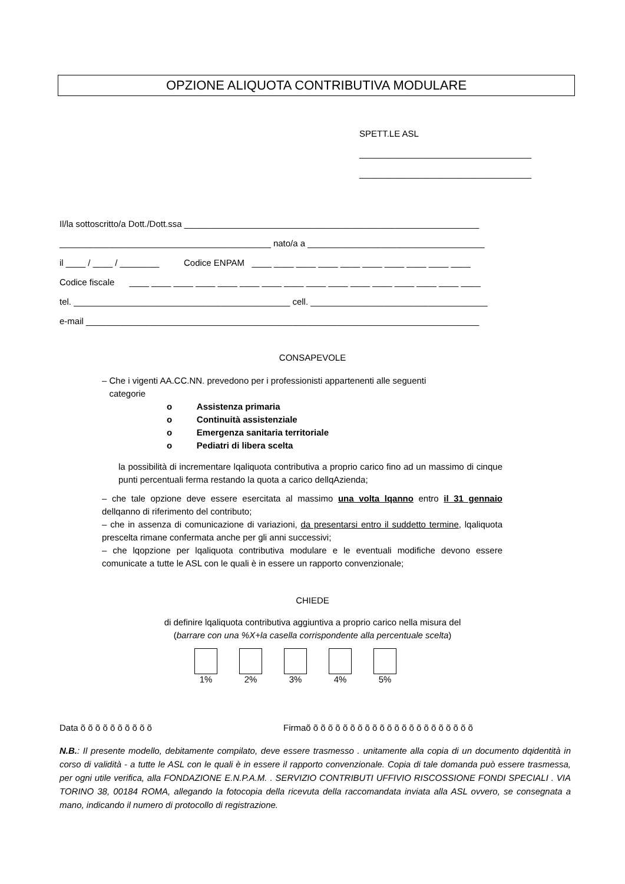OPZIONE ALIQUOTA CONTRIBUTIVA MODULARE
SPETT.LE ASL
___________________________________
___________________________________
Il/la sottoscritto/a Dott./Dott.ssa ____________________________________________________________ ___________________________________________ nato/a a ____________________________________ il ____ / ____ / ________ Codice ENPAM ____ ____ ____ ____ ____ ____ ____ ____ ____ ____ Codice fiscale ____ ____ ____ ____ ____ ____ ____ ____ ____ ____ ____ ____ ____ ____ ____ ____ tel. ____________________________________________ cell. ____________________________________ e-mail ________________________________________________________________________________
CONSAPEVOLE
– Che i vigenti AA.CC.NN. prevedono per i professionisti appartenenti alle seguenti
categorie
o Assistenza primaria
o Continuità assistenziale
o Emergenza sanitaria territoriale
o Pediatri di libera scelta
la possibilità di incrementare lqaliquota contributiva a proprio carico fino ad un massimo di cinque punti percentuali ferma restando la quota a carico dellqAzienda;
– che tale opzione deve essere esercitata al massimo una volta lqanno entro il 31 gennaio dellqanno di riferimento del contributo;
– che in assenza di comunicazione di variazioni, da presentarsi entro il suddetto termine, lqaliquota prescelta rimane confermata anche per gli anni successivi;
– che lqopzione per lqaliquota contributiva modulare e le eventuali modifiche devono essere comunicate a tutte le ASL con le quali è in essere un rapporto convenzionale;
CHIEDE
di definire lqaliquota contributiva aggiuntiva a proprio carico nella misura del
(barrare con una %X+la casella corrispondente alla percentuale scelta)
1% 2% 3% 4% 5%
Data õ õ õ õ õ õ õ õ õ õ Firmaõ õ õ õ õ õ õ õ õ õ õ õ õ õ õ õ õ õ õ õ õ õ õ
N.B.: Il presente modello, debitamente compilato, deve essere trasmesso . unitamente alla copia di un documento dqidentità in corso di validità - a tutte le ASL con le quali è in essere il rapporto convenzionale. Copia di tale domanda può essere trasmessa, per ogni utile verifica, alla FONDAZIONE E.N.P.A.M. . SERVIZIO CONTRIBUTI UFFIVIO RISCOSSIONE FONDI SPECIALI . VIA TORINO 38, 00184 ROMA, allegando la fotocopia della ricevuta della raccomandata inviata alla ASL ovvero, se consegnata a mano, indicando il numero di protocollo di registrazione.